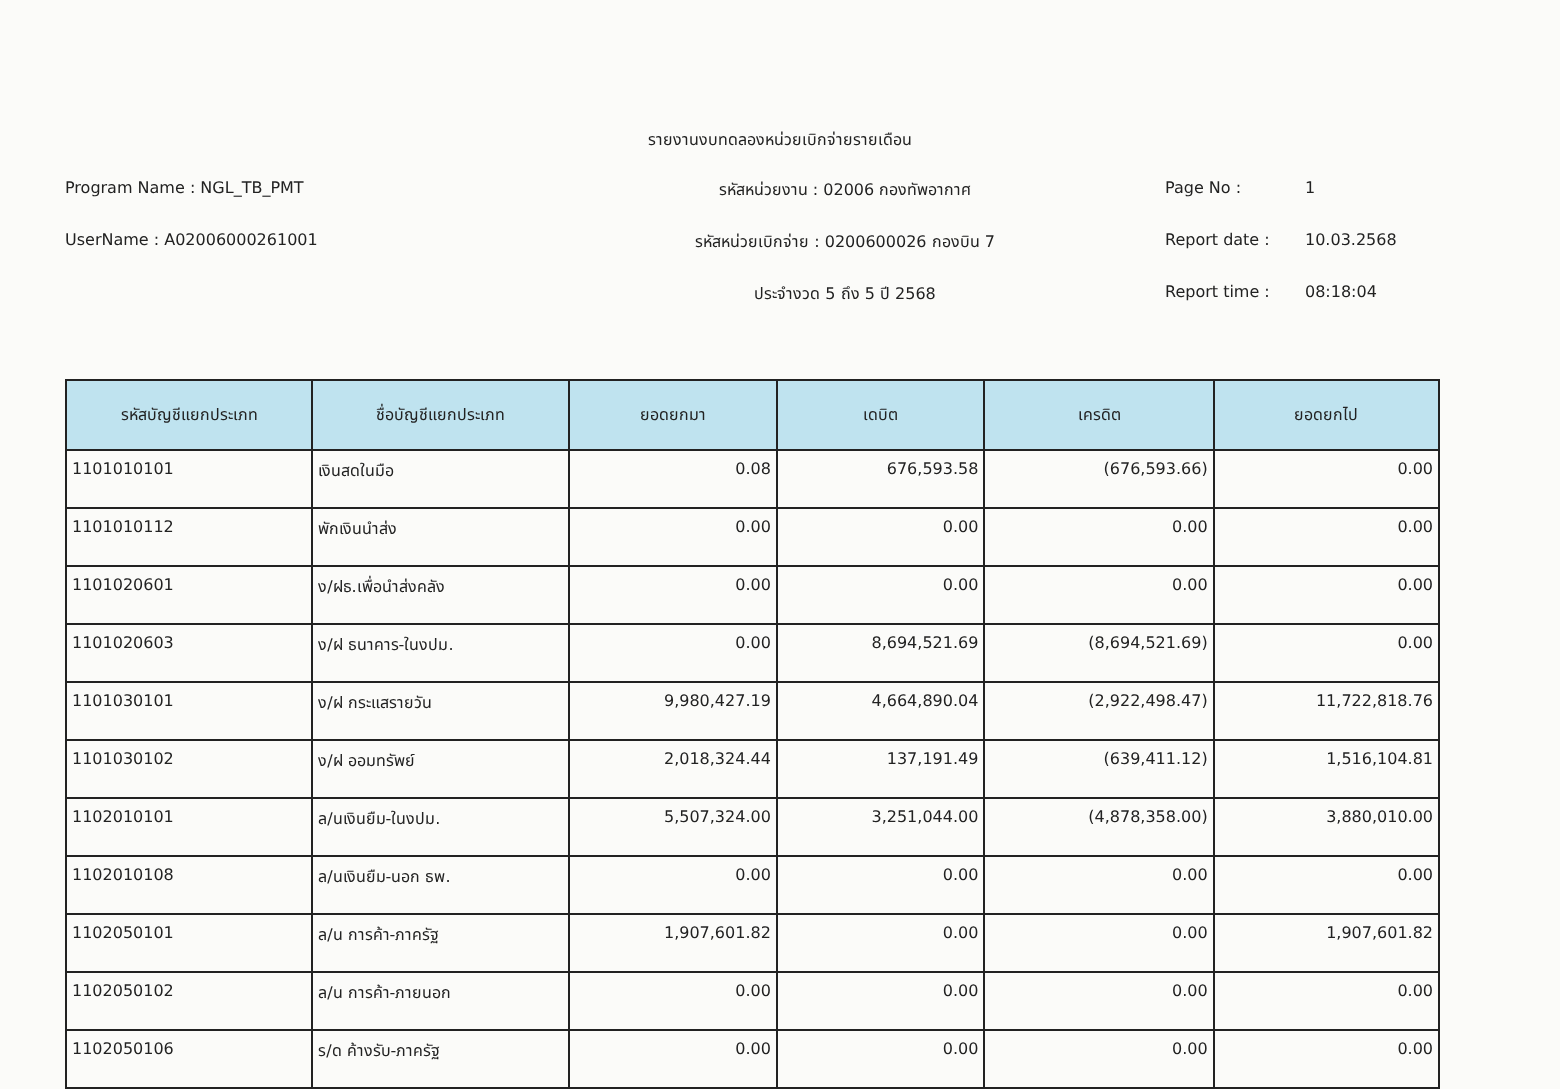รายงานงบทดลองหน่วยเบิกจ่ายรายเดือน
Program Name : NGL_TB_PMT
UserName : A02006000261001
รหัสหน่วยงาน : 02006 กองทัพอากาศ
รหัสหน่วยเบิกจ่าย : 0200600026 กองบิน 7
ประจำงวด 5 ถึง 5 ปี 2568
Page No : 1
Report date : 10.03.2568
Report time : 08:18:04
| รหัสบัญชีแยกประเภท | ชื่อบัญชีแยกประเภท | ยอดยกมา | เดบิต | เครดิต | ยอดยกไป |
| --- | --- | --- | --- | --- | --- |
| 1101010101 | เงินสดในมือ | 0.08 | 676,593.58 | (676,593.66) | 0.00 |
| 1101010112 | พักเงินนำส่ง | 0.00 | 0.00 | 0.00 | 0.00 |
| 1101020601 | ง/ฝธ.เพื่อนำส่งคลัง | 0.00 | 0.00 | 0.00 | 0.00 |
| 1101020603 | ง/ฝ ธนาคาร-ในงปม. | 0.00 | 8,694,521.69 | (8,694,521.69) | 0.00 |
| 1101030101 | ง/ฝ กระแสรายวัน | 9,980,427.19 | 4,664,890.04 | (2,922,498.47) | 11,722,818.76 |
| 1101030102 | ง/ฝ ออมทรัพย์ | 2,018,324.44 | 137,191.49 | (639,411.12) | 1,516,104.81 |
| 1102010101 | ล/นเงินยืม-ในงปม. | 5,507,324.00 | 3,251,044.00 | (4,878,358.00) | 3,880,010.00 |
| 1102010108 | ล/นเงินยืม-นอก ธพ. | 0.00 | 0.00 | 0.00 | 0.00 |
| 1102050101 | ล/น การค้า-ภาครัฐ | 1,907,601.82 | 0.00 | 0.00 | 1,907,601.82 |
| 1102050102 | ล/น การค้า-ภายนอก | 0.00 | 0.00 | 0.00 | 0.00 |
| 1102050106 | ร/ด ค้างรับ-ภาครัฐ | 0.00 | 0.00 | 0.00 | 0.00 |